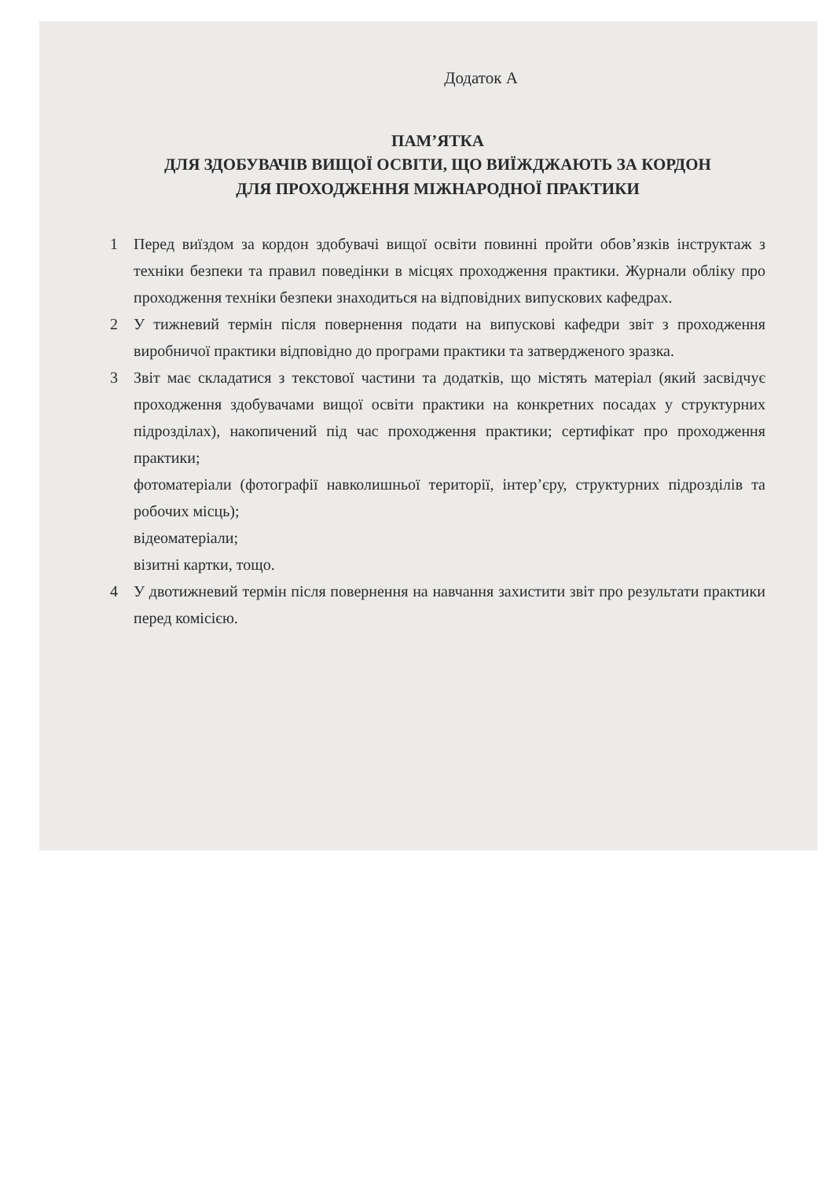Додаток А
ПАМ’ЯТКА
ДЛЯ ЗДОБУВАЧІВ ВИЩОЇ ОСВІТИ, ЩО ВИЇЖДЖАЮТЬ ЗА КОРДОН
ДЛЯ ПРОХОДЖЕННЯ МІЖНАРОДНОЇ ПРАКТИКИ
1 Перед виїздом за кордон здобувачі вищої освіти повинні пройти обов’язків інструктаж з техніки безпеки та правил поведінки в місцях проходження практики. Журнали обліку про проходження техніки безпеки знаходиться на відповідних випускових кафедрах.
2 У тижневий термін після повернення подати на випускові кафедри звіт з проходження виробничої практики відповідно до програми практики та затвердженого зразка.
3 Звіт має складатися з текстової частини та додатків, що містять матеріал (який засвідчує проходження здобувачами вищої освіти практики на конкретних посадах у структурних підрозділах), накопичений під час проходження практики; сертифікат про проходження практики;
фотоматеріали (фотографії навколишньої території, інтер’єру, структурних підрозділів та робочих місць);
відеоматеріали;
візитні картки, тощо.
4 У двотижневий термін після повернення на навчання захистити звіт про результати практики перед комісією.